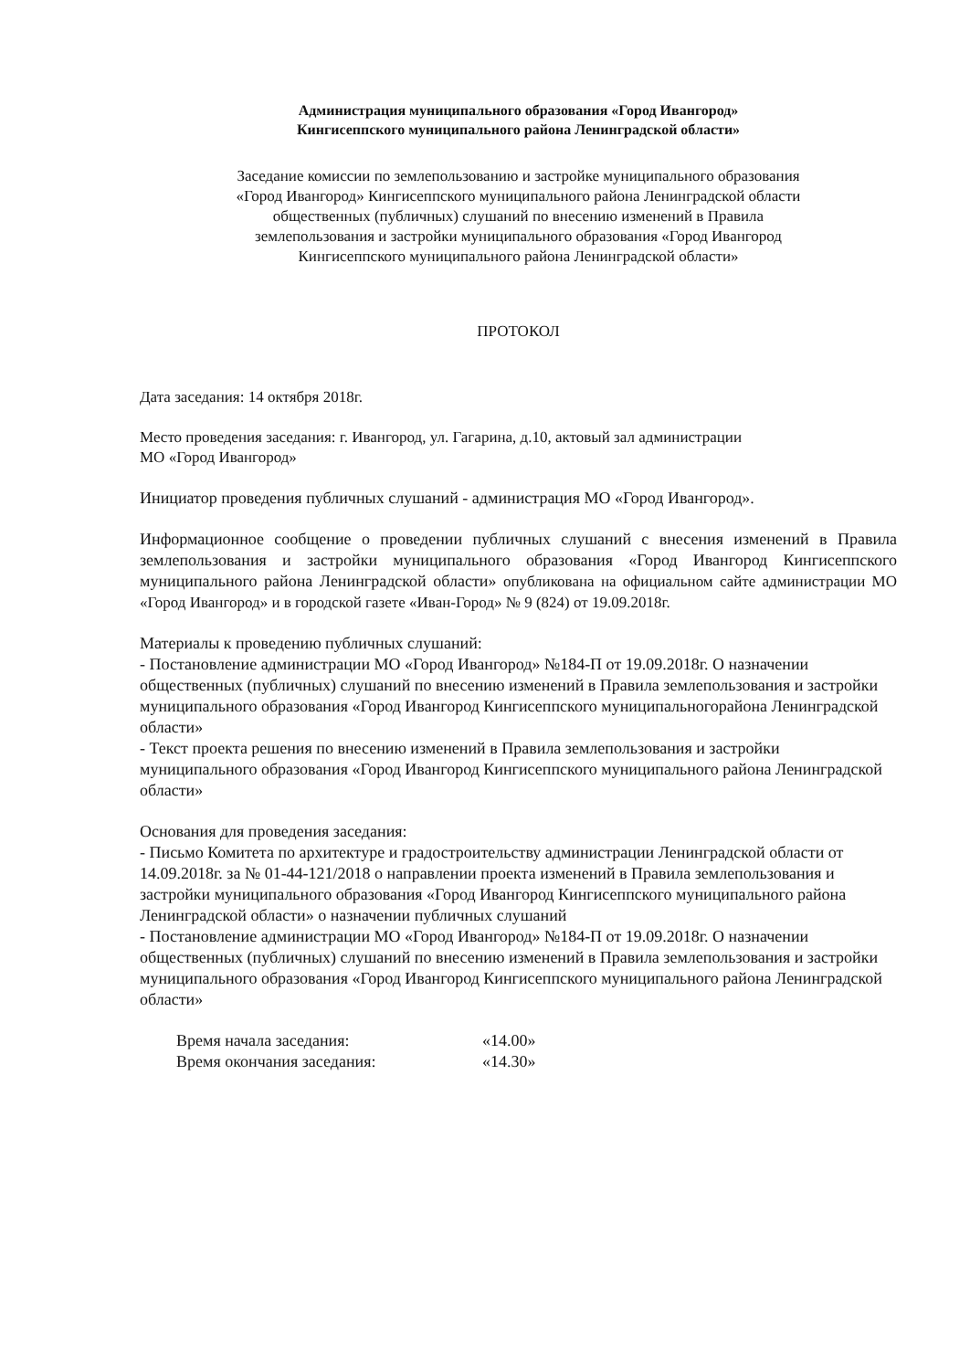Администрация муниципального образования «Город Ивангород»
Кингисеппского муниципального района Ленинградской области»
Заседание комиссии по землепользованию и застройке муниципального образования
«Город Ивангород» Кингисеппского муниципального района Ленинградской области
общественных (публичных) слушаний по внесению изменений в Правила
землепользования и застройки муниципального образования «Город Ивангород
Кингисеппского муниципального района Ленинградской области»
ПРОТОКОЛ
Дата заседания: 14 октября 2018г.
Место проведения заседания: г. Ивангород, ул. Гагарина, д.10, актовый зал администрации
МО «Город Ивангород»
Инициатор проведения публичных слушаний - администрация МО «Город Ивангород».
Информационное сообщение о проведении публичных слушаний с внесения изменений в Правила землепользования и застройки муниципального образования «Город Ивангород Кингисеппского муниципального района Ленинградской области» опубликована на официальном сайте администрации МО «Город Ивангород» и в городской газете «Иван-Город» № 9 (824) от 19.09.2018г.
Материалы к проведению публичных слушаний:
- Постановление администрации МО «Город Ивангород» №184-П от 19.09.2018г. О назначении общественных (публичных) слушаний по внесению изменений в Правила землепользования и застройки муниципального образования «Город Ивангород Кингисеппского муниципальногорайона Ленинградской области»
- Текст проекта решения по внесению изменений в Правила землепользования и застройки муниципального образования «Город Ивангород Кингисеппского муниципального района Ленинградской области»
Основания для проведения заседания:
- Письмо Комитета по архитектуре и градостроительству администрации Ленинградской области от 14.09.2018г. за № 01-44-121/2018 о направлении проекта изменений в Правила землепользования и застройки муниципального образования «Город Ивангород Кингисеппского муниципального района Ленинградской области» о назначении публичных слушаний
- Постановление администрации МО «Город Ивангород» №184-П от 19.09.2018г. О назначении общественных (публичных) слушаний по внесению изменений в Правила землепользования и застройки муниципального образования «Город Ивангород Кингисеппского муниципального района Ленинградской области»
Время начала заседания: «14.00» Время окончания заседания: «14.30»